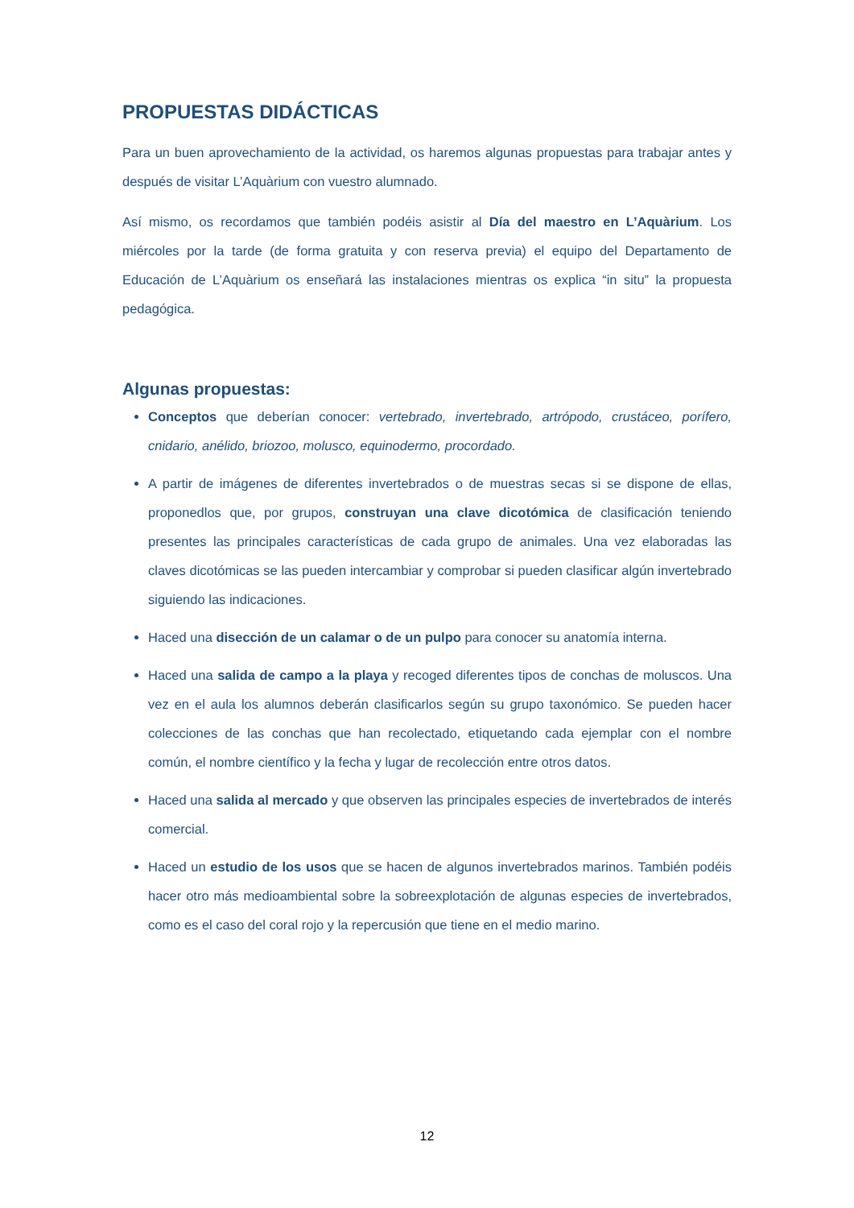PROPUESTAS DIDÁCTICAS
Para un buen aprovechamiento de la actividad, os haremos algunas propuestas para trabajar antes y después de visitar L’Aquàrium con vuestro alumnado.
Así mismo, os recordamos que también podéis asistir al Día del maestro en L’Aquàrium. Los miércoles por la tarde (de forma gratuita y con reserva previa) el equipo del Departamento de Educación de L’Aquàrium os enseñará las instalaciones mientras os explica “in situ” la propuesta pedagógica.
Algunas propuestas:
Conceptos que deberían conocer: vertebrado, invertebrado, artrópodo, crustáceo, porífero, cnidario, anélido, briozoo, molusco, equinodermo, procordado.
A partir de imágenes de diferentes invertebrados o de muestras secas si se dispone de ellas, proponedlos que, por grupos, construyan una clave dicotómica de clasificación teniendo presentes las principales características de cada grupo de animales. Una vez elaboradas las claves dicotómicas se las pueden intercambiar y comprobar si pueden clasificar algún invertebrado siguiendo las indicaciones.
Haced una disección de un calamar o de un pulpo para conocer su anatomía interna.
Haced una salida de campo a la playa y recoged diferentes tipos de conchas de moluscos. Una vez en el aula los alumnos deberán clasificarlos según su grupo taxonómico. Se pueden hacer colecciones de las conchas que han recolectado, etiquetando cada ejemplar con el nombre común, el nombre científico y la fecha y lugar de recolección entre otros datos.
Haced una salida al mercado y que observen las principales especies de invertebrados de interés comercial.
Haced un estudio de los usos que se hacen de algunos invertebrados marinos. También podéis hacer otro más medioambiental sobre la sobreexplotación de algunas especies de invertebrados, como es el caso del coral rojo y la repercusión que tiene en el medio marino.
12